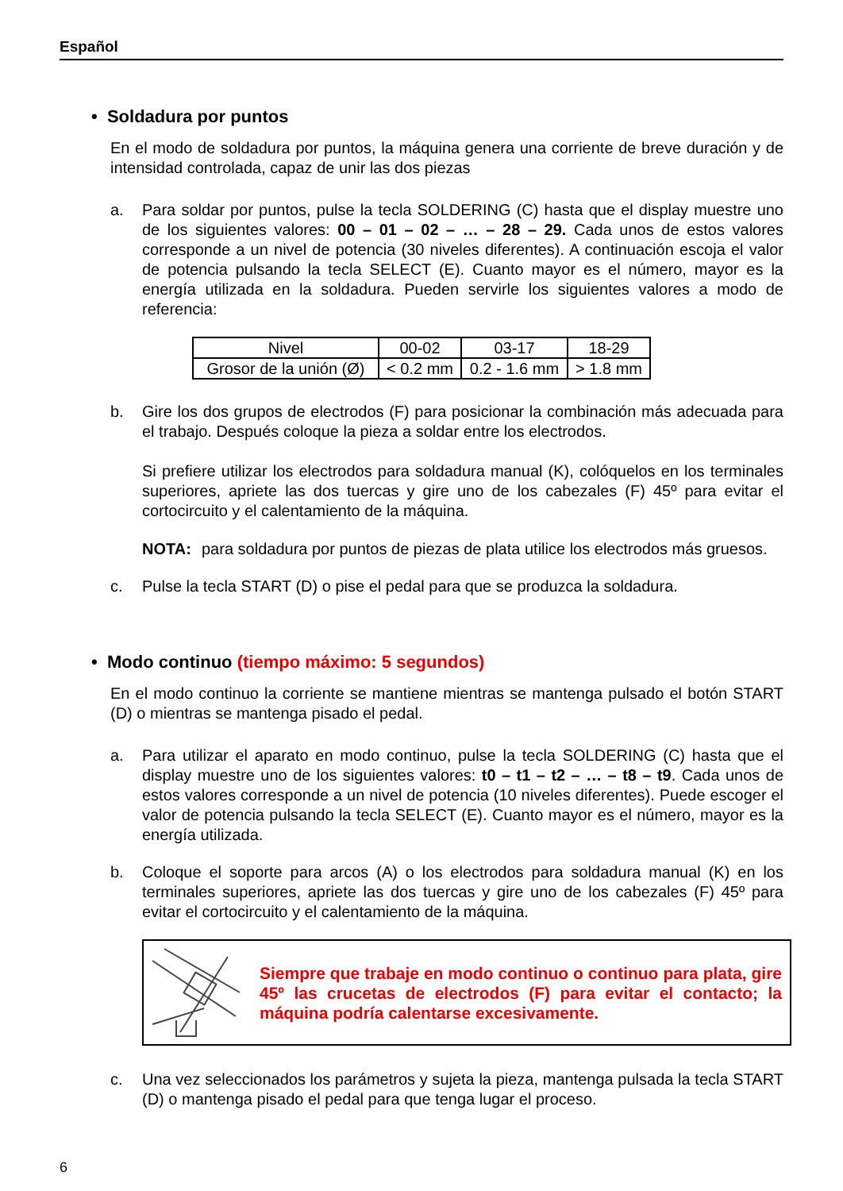Español
• Soldadura por puntos
En el modo de soldadura por puntos, la máquina genera una corriente de breve duración y de intensidad controlada, capaz de unir las dos piezas
a. Para soldar por puntos, pulse la tecla SOLDERING (C) hasta que el display muestre uno de los siguientes valores: 00 – 01 – 02 – … – 28 – 29. Cada unos de estos valores corresponde a un nivel de potencia (30 niveles diferentes). A continuación escoja el valor de potencia pulsando la tecla SELECT (E). Cuanto mayor es el número, mayor es la energía utilizada en la soldadura. Pueden servirle los siguientes valores a modo de referencia:
| Nivel | 00-02 | 03-17 | 18-29 |
| Grosor de la unión (Ø) | < 0.2 mm | 0.2 - 1.6 mm | > 1.8 mm |
b. Gire los dos grupos de electrodos (F) para posicionar la combinación más adecuada para el trabajo. Después coloque la pieza a soldar entre los electrodos.
Si prefiere utilizar los electrodos para soldadura manual (K), colóquelos en los terminales superiores, apriete las dos tuercas y gire uno de los cabezales (F) 45º para evitar el cortocircuito y el calentamiento de la máquina.
NOTA: para soldadura por puntos de piezas de plata utilice los electrodos más gruesos.
c. Pulse la tecla START (D) o pise el pedal para que se produzca la soldadura.
• Modo continuo (tiempo máximo: 5 segundos)
En el modo continuo la corriente se mantiene mientras se mantenga pulsado el botón START (D) o mientras se mantenga pisado el pedal.
a. Para utilizar el aparato en modo continuo, pulse la tecla SOLDERING (C) hasta que el display muestre uno de los siguientes valores: t0 – t1 – t2 – … – t8 – t9. Cada unos de estos valores corresponde a un nivel de potencia (10 niveles diferentes). Puede escoger el valor de potencia pulsando la tecla SELECT (E). Cuanto mayor es el número, mayor es la energía utilizada.
b. Coloque el soporte para arcos (A) o los electrodos para soldadura manual (K) en los terminales superiores, apriete las dos tuercas y gire uno de los cabezales (F) 45º para evitar el cortocircuito y el calentamiento de la máquina.
Siempre que trabaje en modo continuo o continuo para plata, gire 45º las crucetas de electrodos (F) para evitar el contacto; la máquina podría calentarse excesivamente.
c. Una vez seleccionados los parámetros y sujeta la pieza, mantenga pulsada la tecla START (D) o mantenga pisado el pedal para que tenga lugar el proceso.
6